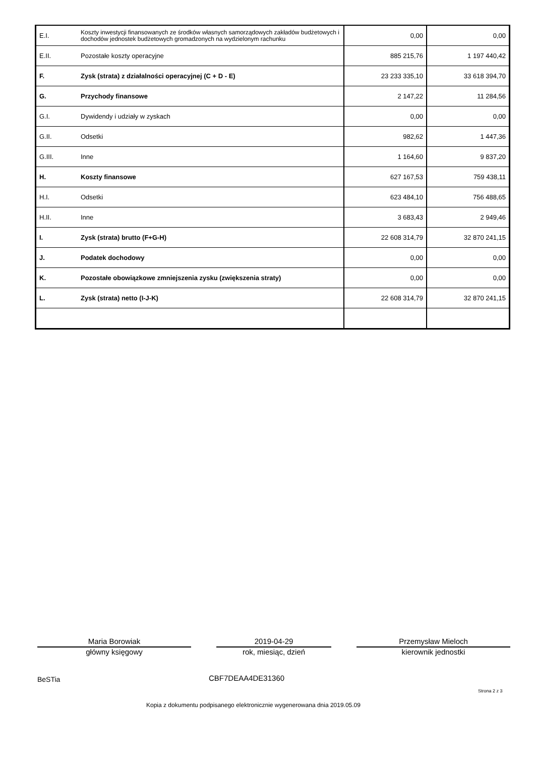| E.I. | Koszty inwestycji finansowanych ze środków własnych samorządowych zakładów budżetowych i dochodów jednostek budżetowych gromadzonych na wydzielonym rachunku | 0,00 | 0,00 |
| E.II. | Pozostałe koszty operacyjne | 885 215,76 | 1 197 440,42 |
| F. | Zysk (strata) z działalności operacyjnej (C + D - E) | 23 233 335,10 | 33 618 394,70 |
| G. | Przychody finansowe | 2 147,22 | 11 284,56 |
| G.I. | Dywidendy i udziały w zyskach | 0,00 | 0,00 |
| G.II. | Odsetki | 982,62 | 1 447,36 |
| G.III. | Inne | 1 164,60 | 9 837,20 |
| H. | Koszty finansowe | 627 167,53 | 759 438,11 |
| H.I. | Odsetki | 623 484,10 | 756 488,65 |
| H.II. | Inne | 3 683,43 | 2 949,46 |
| I. | Zysk (strata) brutto (F+G-H) | 22 608 314,79 | 32 870 241,15 |
| J. | Podatek dochodowy | 0,00 | 0,00 |
| K. | Pozostałe obowiązkowe zmniejszenia zysku (zwiększenia straty) | 0,00 | 0,00 |
| L. | Zysk (strata) netto (I-J-K) | 22 608 314,79 | 32 870 241,15 |
Maria Borowiak
główny księgowy
2019-04-29
rok, miesiąc, dzień
Przemysław Mieloch
kierownik jednostki
BeSTia CBF7DEAA4DE31360
Strona 2 z 3
Kopia z dokumentu podpisanego elektronicznie wygenerowana dnia 2019.05.09